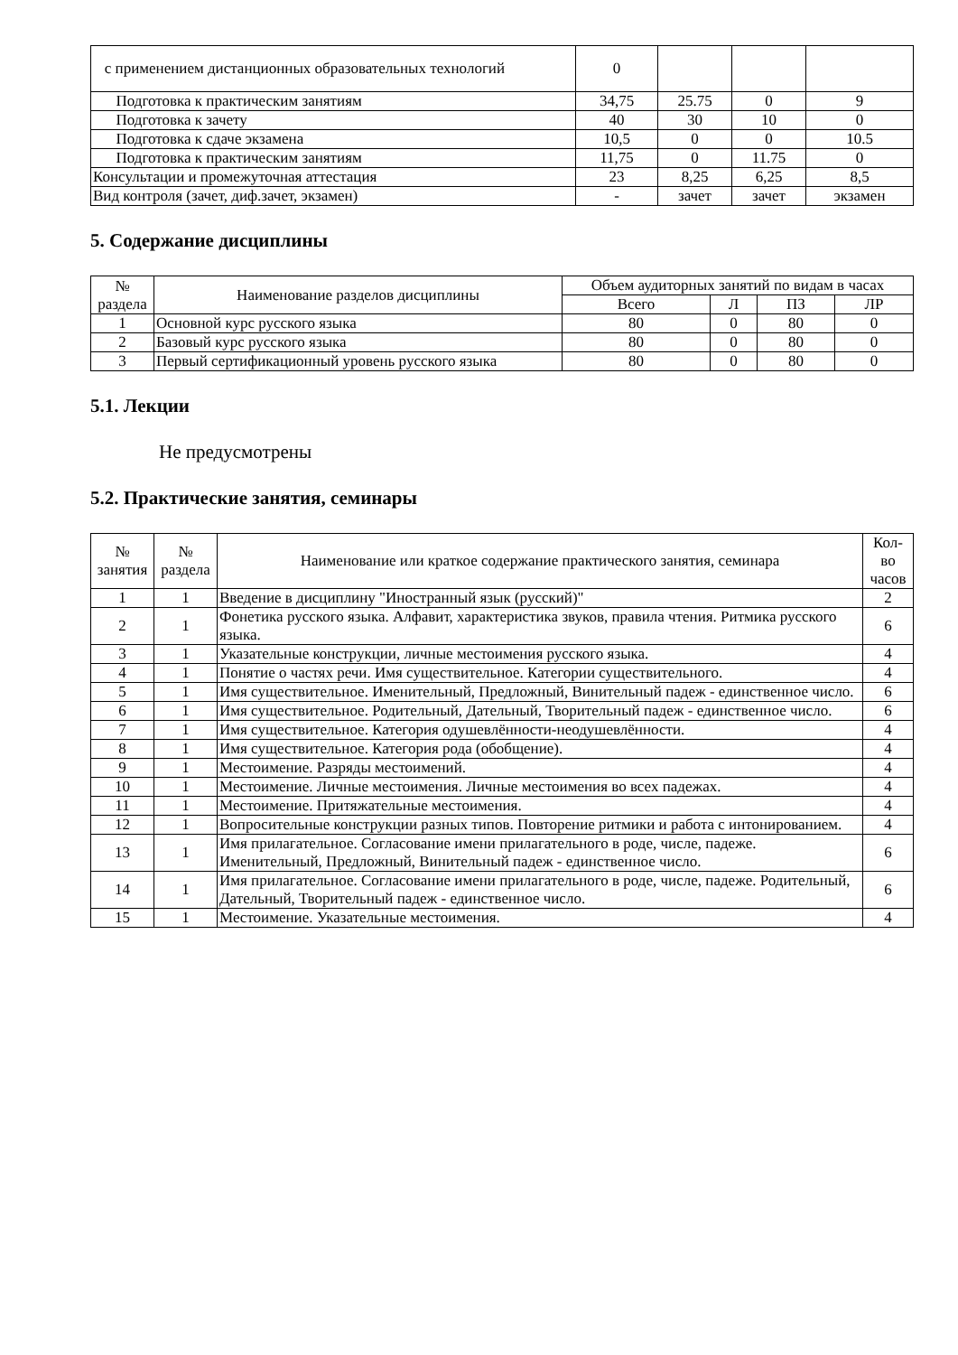| с применением дистанционных образовательных технологий | 0 | | | |
| Подготовка к практическим занятиям | 34,75 | 25.75 | 0 | 9 |
| Подготовка к зачету | 40 | 30 | 10 | 0 |
| Подготовка к сдаче экзамена | 10,5 | 0 | 0 | 10.5 |
| Подготовка к практическим занятиям | 11,75 | 0 | 11.75 | 0 |
| Консультации и промежуточная аттестация | 23 | 8,25 | 6,25 | 8,5 |
| Вид контроля (зачет, диф.зачет, экзамен) | - | зачет | зачет | экзамен |
5. Содержание дисциплины
| № раздела | Наименование разделов дисциплины | Объем аудиторных занятий по видам в часах | | | |
| --- | --- | --- | --- | --- | --- |
| | | Всего | Л | ПЗ | ЛР |
| 1 | Основной курс русского языка | 80 | 0 | 80 | 0 |
| 2 | Базовый курс русского языка | 80 | 0 | 80 | 0 |
| 3 | Первый сертификационный уровень русского языка | 80 | 0 | 80 | 0 |
5.1. Лекции
Не предусмотрены
5.2. Практические занятия, семинары
| № занятия | № раздела | Наименование или краткое содержание практического занятия, семинара | Кол- во часов |
| --- | --- | --- | --- |
| 1 | 1 | Введение в дисциплину "Иностранный язык (русский)" | 2 |
| 2 | 1 | Фонетика русского языка. Алфавит, характеристика звуков, правила чтения. Ритмика русского языка. | 6 |
| 3 | 1 | Указательные конструкции, личные местоимения русского языка. | 4 |
| 4 | 1 | Понятие о частях речи. Имя существительное. Категории существительного. | 4 |
| 5 | 1 | Имя существительное. Именительный, Предложный, Винительный падеж - единственное число. | 6 |
| 6 | 1 | Имя существительное. Родительный, Дательный, Творительный падеж - единственное число. | 6 |
| 7 | 1 | Имя существительное. Категория одушевлённости-неодушевлённости. | 4 |
| 8 | 1 | Имя существительное. Категория рода (обобщение). | 4 |
| 9 | 1 | Местоимение. Разряды местоимений. | 4 |
| 10 | 1 | Местоимение. Личные местоимения. Личные местоимения во всех падежах. | 4 |
| 11 | 1 | Местоимение. Притяжательные местоимения. | 4 |
| 12 | 1 | Вопросительные конструкции разных типов. Повторение ритмики и работа с интонированием. | 4 |
| 13 | 1 | Имя прилагательное. Согласование имени прилагательного в роде, числе, падеже. Именительный, Предложный, Винительный падеж - единственное число. | 6 |
| 14 | 1 | Имя прилагательное. Согласование имени прилагательного в роде, числе, падеже. Родительный, Дательный, Творительный падеж - единственное число. | 6 |
| 15 | 1 | Местоимение. Указательные местоимения. | 4 |